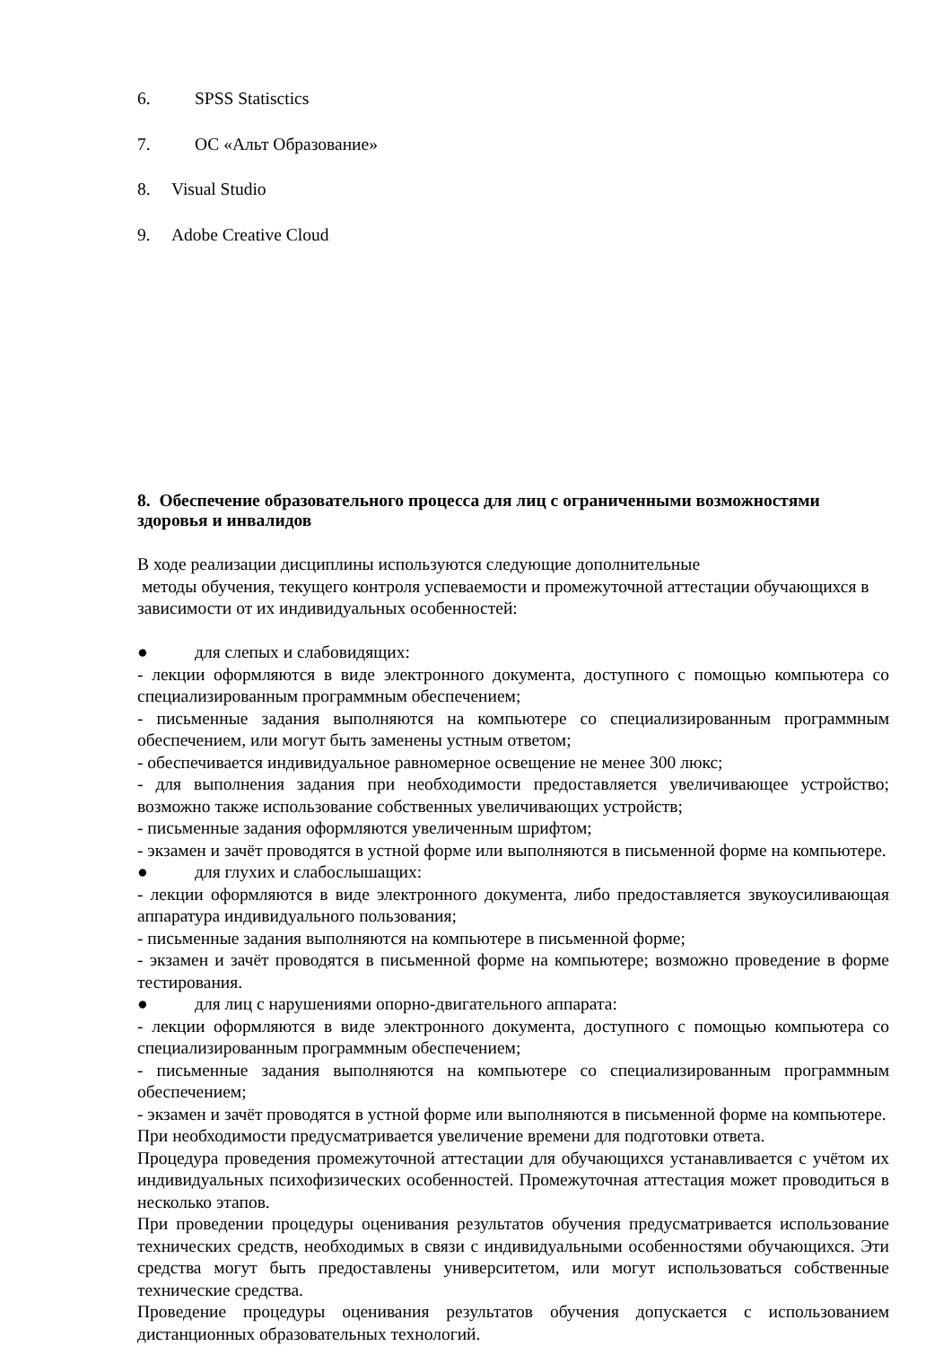6. SPSS Statisctics
7. ОС «Альт Образование»
8. Visual Studio
9. Adobe Creative Cloud
8. Обеспечение образовательного процесса для лиц с ограниченными возможностями здоровья и инвалидов
В ходе реализации дисциплины используются следующие дополнительные
методы обучения, текущего контроля успеваемости и промежуточной аттестации обучающихся в зависимости от их индивидуальных особенностей:
● для слепых и слабовидящих:
- лекции оформляются в виде электронного документа, доступного с помощью компьютера со специализированным программным обеспечением;
- письменные задания выполняются на компьютере со специализированным программным обеспечением, или могут быть заменены устным ответом;
- обеспечивается индивидуальное равномерное освещение не менее 300 люкс;
- для выполнения задания при необходимости предоставляется увеличивающее устройство; возможно также использование собственных увеличивающих устройств;
- письменные задания оформляются увеличенным шрифтом;
- экзамен и зачёт проводятся в устной форме или выполняются в письменной форме на компьютере.
● для глухих и слабослышащих:
- лекции оформляются в виде электронного документа, либо предоставляется звукоусиливающая аппаратура индивидуального пользования;
- письменные задания выполняются на компьютере в письменной форме;
- экзамен и зачёт проводятся в письменной форме на компьютере; возможно проведение в форме тестирования.
● для лиц с нарушениями опорно-двигательного аппарата:
- лекции оформляются в виде электронного документа, доступного с помощью компьютера со специализированным программным обеспечением;
- письменные задания выполняются на компьютере со специализированным программным обеспечением;
- экзамен и зачёт проводятся в устной форме или выполняются в письменной форме на компьютере.
При необходимости предусматривается увеличение времени для подготовки ответа.
Процедура проведения промежуточной аттестации для обучающихся устанавливается с учётом их индивидуальных психофизических особенностей. Промежуточная аттестация может проводиться в несколько этапов.
При проведении процедуры оценивания результатов обучения предусматривается использование технических средств, необходимых в связи с индивидуальными особенностями обучающихся. Эти средства могут быть предоставлены университетом, или могут использоваться собственные технические средства.
Проведение процедуры оценивания результатов обучения допускается с использованием дистанционных образовательных технологий.